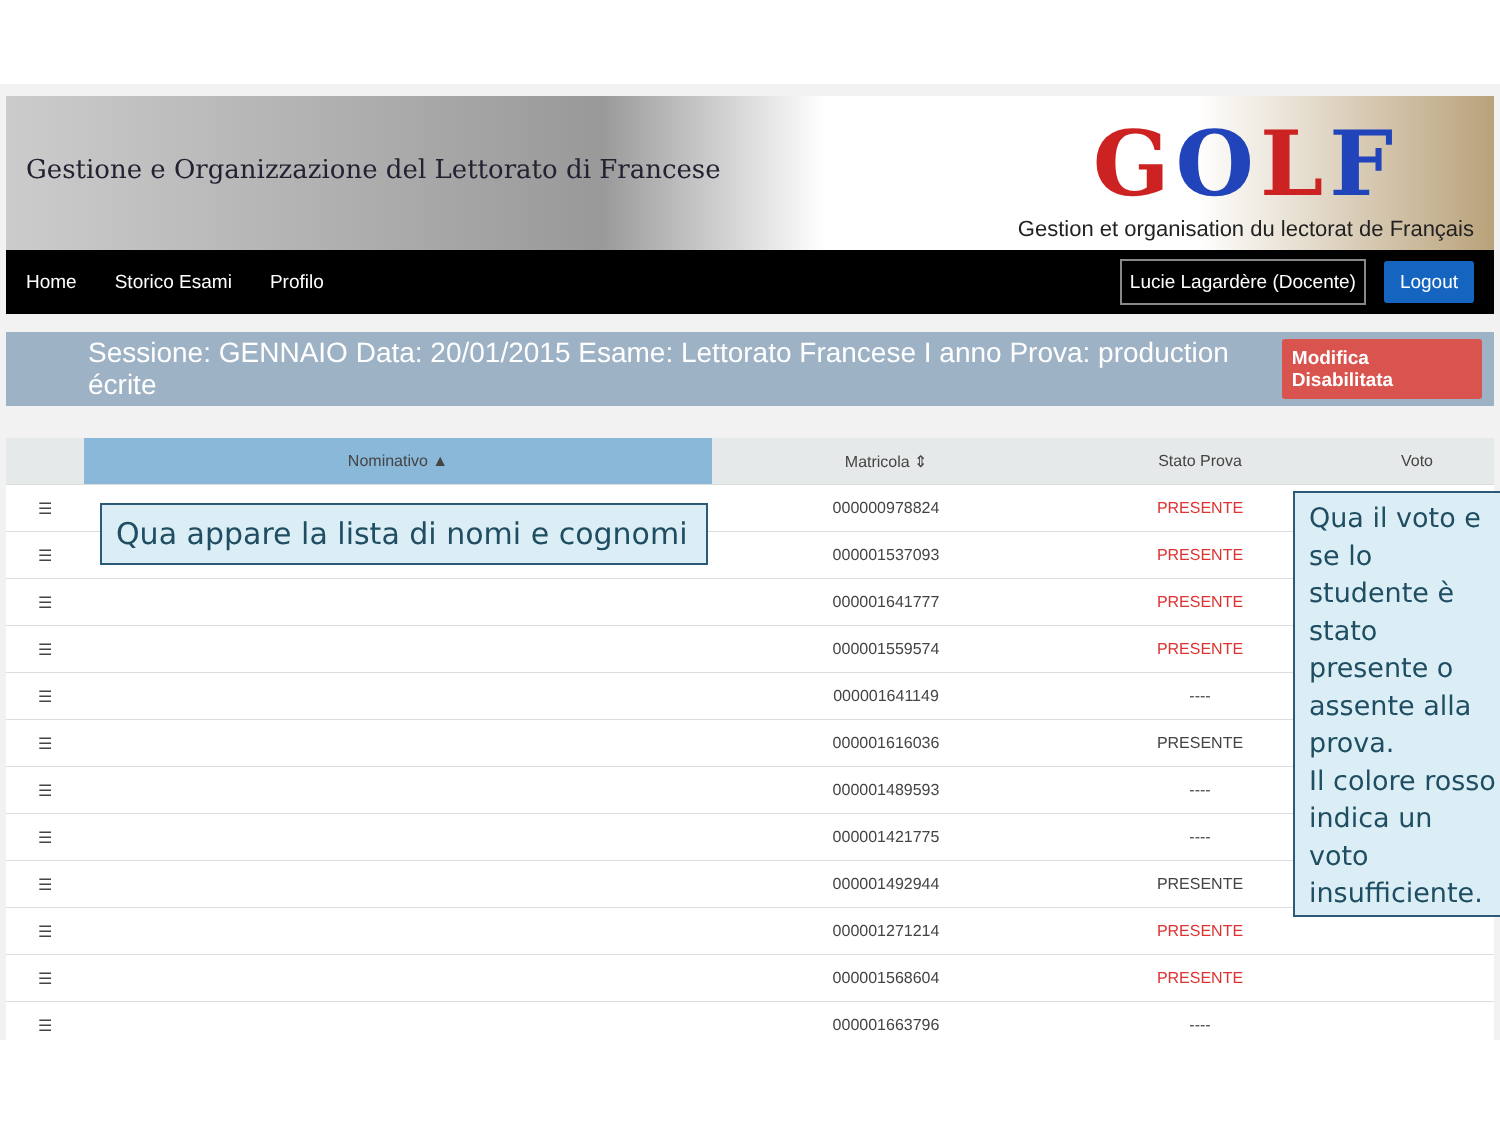Gestione e Organizzazione del Lettorato di Francese
GOLF
Gestion et organisation du lectorat de Français
Home Storico Esami Profilo Lucie Lagardère (Docente) Logout
Sessione: GENNAIO Data: 20/01/2015 Esame: Lettorato Francese I anno Prova: production écrite Modifica Disabilitata
| | Nominativo ▲ | Matricola ⇕ | Stato Prova | Voto |
| --- | --- | --- | --- | --- |
| ☰ | | 000000978824 | PRESENTE | |
| ☰ | | 000001537093 | PRESENTE | |
| ☰ | | 000001641777 | PRESENTE | |
| ☰ | | 000001559574 | PRESENTE | |
| ☰ | | 000001641149 | ---- | |
| ☰ | | 000001616036 | PRESENTE | |
| ☰ | | 000001489593 | ---- | |
| ☰ | | 000001421775 | ---- | |
| ☰ | | 000001492944 | PRESENTE | |
| ☰ | | 000001271214 | PRESENTE | |
| ☰ | | 000001568604 | PRESENTE | |
| ☰ | | 000001663796 | ---- | |
Qua appare la lista di nomi e cognomi
Qua il voto e se lo studente è stato presente o assente alla prova.
Il colore rosso indica un voto insufficiente.